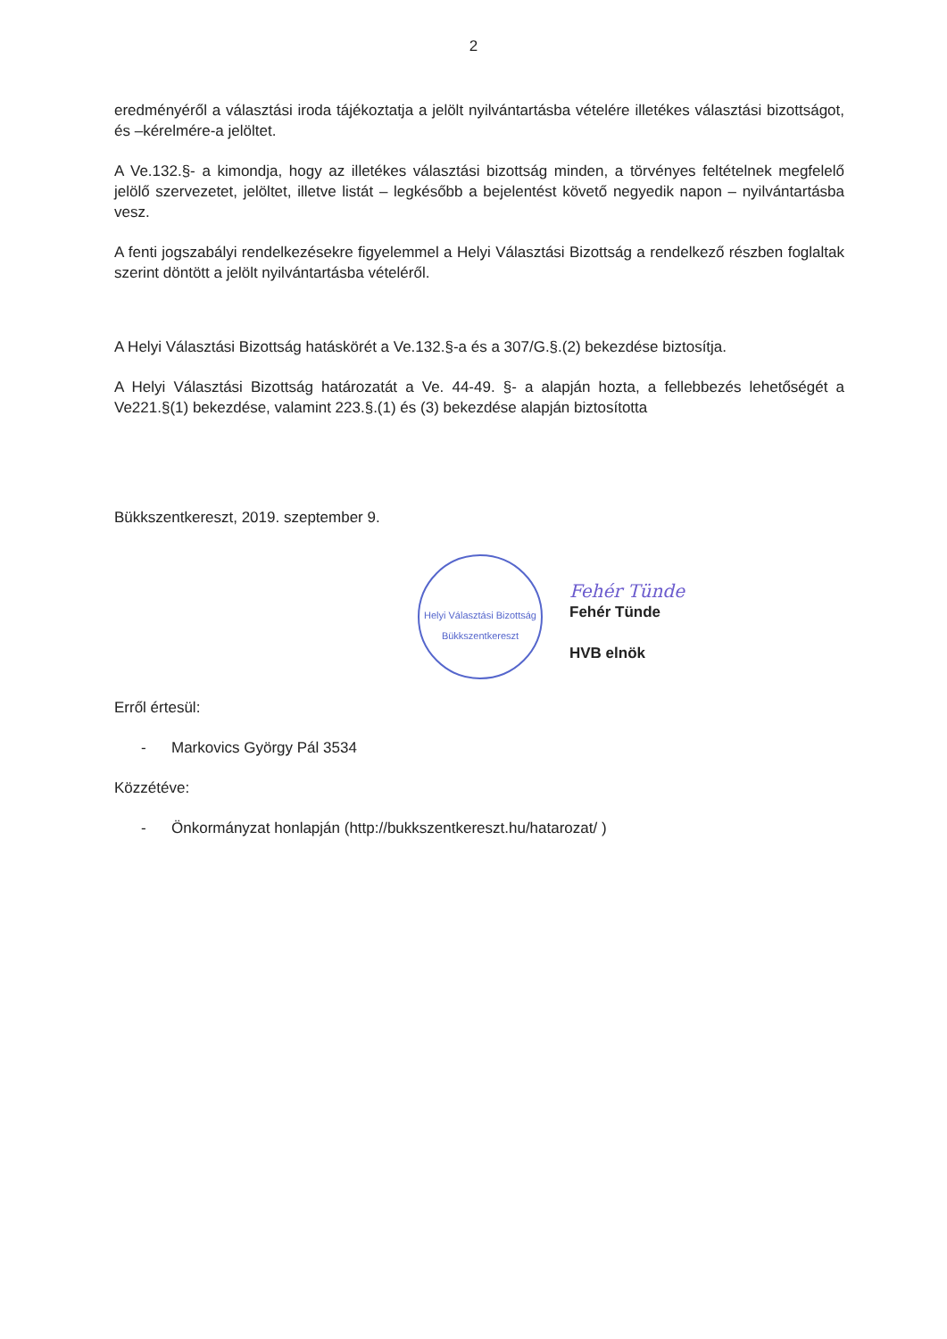2
eredményéről a választási iroda tájékoztatja a jelölt nyilvántartásba vételére illetékes választási bizottságot, és –kérelmére-a jelöltet.
A Ve.132.§- a kimondja, hogy az illetékes választási bizottság minden, a törvényes feltételnek megfelelő jelölő szervezetet, jelöltet, illetve listát – legkésőbb a bejelentést követő negyedik napon – nyilvántartásba vesz.
A fenti jogszabályi rendelkezésekre figyelemmel a Helyi Választási Bizottság a rendelkező részben foglaltak szerint döntött a jelölt nyilvántartásba vételéről.
A Helyi Választási Bizottság hatáskörét a Ve.132.§-a és a 307/G.§.(2) bekezdése biztosítja.
A Helyi Választási Bizottság határozatát a Ve. 44-49. §- a alapján hozta, a fellebbezés lehetőségét a Ve221.§(1) bekezdése, valamint 223.§.(1) és (3) bekezdése alapján biztosította
Bükkszentkereszt, 2019. szeptember 9.
Helyi Választási Bizottság
Bükkszentkereszt
Fehér Tünde
Fehér Tünde
HVB elnök
Erről értesül:
- Markovics György Pál 3534
Közzétéve:
- Önkormányzat honlapján (http://bukkszentkereszt.hu/hatarozat/ )